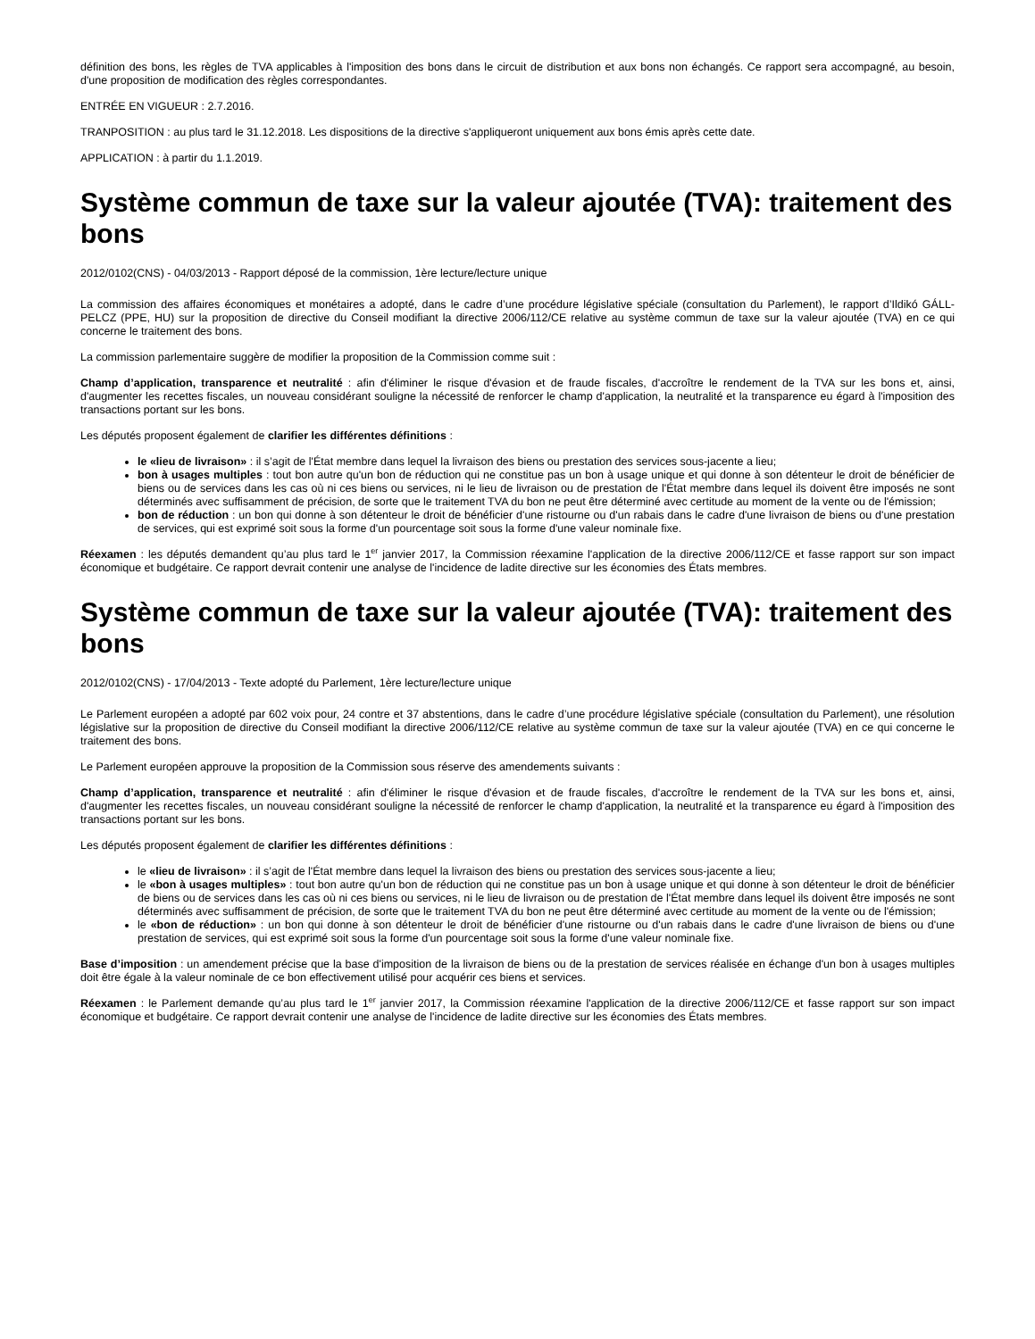définition des bons, les règles de TVA applicables à l'imposition des bons dans le circuit de distribution et aux bons non échangés. Ce rapport sera accompagné, au besoin, d'une proposition de modification des règles correspondantes.
ENTRÉE EN VIGUEUR : 2.7.2016.
TRANPOSITION : au plus tard le 31.12.2018. Les dispositions de la directive s'appliqueront uniquement aux bons émis après cette date.
APPLICATION : à partir du 1.1.2019.
Système commun de taxe sur la valeur ajoutée (TVA): traitement des bons
2012/0102(CNS) - 04/03/2013 - Rapport déposé de la commission, 1ère lecture/lecture unique
La commission des affaires économiques et monétaires a adopté, dans le cadre d’une procédure législative spéciale (consultation du Parlement), le rapport d’Ildikó GÁLL-PELCZ (PPE, HU) sur la proposition de directive du Conseil modifiant la directive 2006/112/CE relative au système commun de taxe sur la valeur ajoutée (TVA) en ce qui concerne le traitement des bons.
La commission parlementaire suggère de modifier la proposition de la Commission comme suit :
Champ d’application, transparence et neutralité : afin d'éliminer le risque d'évasion et de fraude fiscales, d'accroître le rendement de la TVA sur les bons et, ainsi, d'augmenter les recettes fiscales, un nouveau considérant souligne la nécessité de renforcer le champ d'application, la neutralité et la transparence eu égard à l'imposition des transactions portant sur les bons.
Les députés proposent également de clarifier les différentes définitions :
le «lieu de livraison» : il s’agit de l'État membre dans lequel la livraison des biens ou prestation des services sous-jacente a lieu;
bon à usages multiples : tout bon autre qu'un bon de réduction qui ne constitue pas un bon à usage unique et qui donne à son détenteur le droit de bénéficier de biens ou de services dans les cas où ni ces biens ou services, ni le lieu de livraison ou de prestation de l'État membre dans lequel ils doivent être imposés ne sont déterminés avec suffisamment de précision, de sorte que le traitement TVA du bon ne peut être déterminé avec certitude au moment de la vente ou de l'émission;
bon de réduction : un bon qui donne à son détenteur le droit de bénéficier d'une ristourne ou d'un rabais dans le cadre d'une livraison de biens ou d'une prestation de services, qui est exprimé soit sous la forme d'un pourcentage soit sous la forme d'une valeur nominale fixe.
Réexamen : les députés demandent qu’au plus tard le 1<sup>er</sup> janvier 2017, la Commission réexamine l'application de la directive 2006/112/CE et fasse rapport sur son impact économique et budgétaire. Ce rapport devrait contenir une analyse de l'incidence de ladite directive sur les économies des États membres.
Système commun de taxe sur la valeur ajoutée (TVA): traitement des bons
2012/0102(CNS) - 17/04/2013 - Texte adopté du Parlement, 1ère lecture/lecture unique
Le Parlement européen a adopté par 602 voix pour, 24 contre et 37 abstentions, dans le cadre d’une procédure législative spéciale (consultation du Parlement), une résolution législative sur la proposition de directive du Conseil modifiant la directive 2006/112/CE relative au système commun de taxe sur la valeur ajoutée (TVA) en ce qui concerne le traitement des bons.
Le Parlement européen approuve la proposition de la Commission sous réserve des amendements suivants :
Champ d’application, transparence et neutralité : afin d'éliminer le risque d'évasion et de fraude fiscales, d'accroître le rendement de la TVA sur les bons et, ainsi, d'augmenter les recettes fiscales, un nouveau considérant souligne la nécessité de renforcer le champ d'application, la neutralité et la transparence eu égard à l'imposition des transactions portant sur les bons.
Les députés proposent également de clarifier les différentes définitions :
le «lieu de livraison» : il s’agit de l'État membre dans lequel la livraison des biens ou prestation des services sous-jacente a lieu;
le «bon à usages multiples» : tout bon autre qu'un bon de réduction qui ne constitue pas un bon à usage unique et qui donne à son détenteur le droit de bénéficier de biens ou de services dans les cas où ni ces biens ou services, ni le lieu de livraison ou de prestation de l'État membre dans lequel ils doivent être imposés ne sont déterminés avec suffisamment de précision, de sorte que le traitement TVA du bon ne peut être déterminé avec certitude au moment de la vente ou de l'émission;
le «bon de réduction» : un bon qui donne à son détenteur le droit de bénéficier d'une ristourne ou d'un rabais dans le cadre d'une livraison de biens ou d'une prestation de services, qui est exprimé soit sous la forme d'un pourcentage soit sous la forme d'une valeur nominale fixe.
Base d’imposition : un amendement précise que la base d'imposition de la livraison de biens ou de la prestation de services réalisée en échange d'un bon à usages multiples doit être égale à la valeur nominale de ce bon effectivement utilisé pour acquérir ces biens et services.
Réexamen : le Parlement demande qu’au plus tard le 1<sup>er</sup> janvier 2017, la Commission réexamine l'application de la directive 2006/112/CE et fasse rapport sur son impact économique et budgétaire. Ce rapport devrait contenir une analyse de l'incidence de ladite directive sur les économies des États membres.